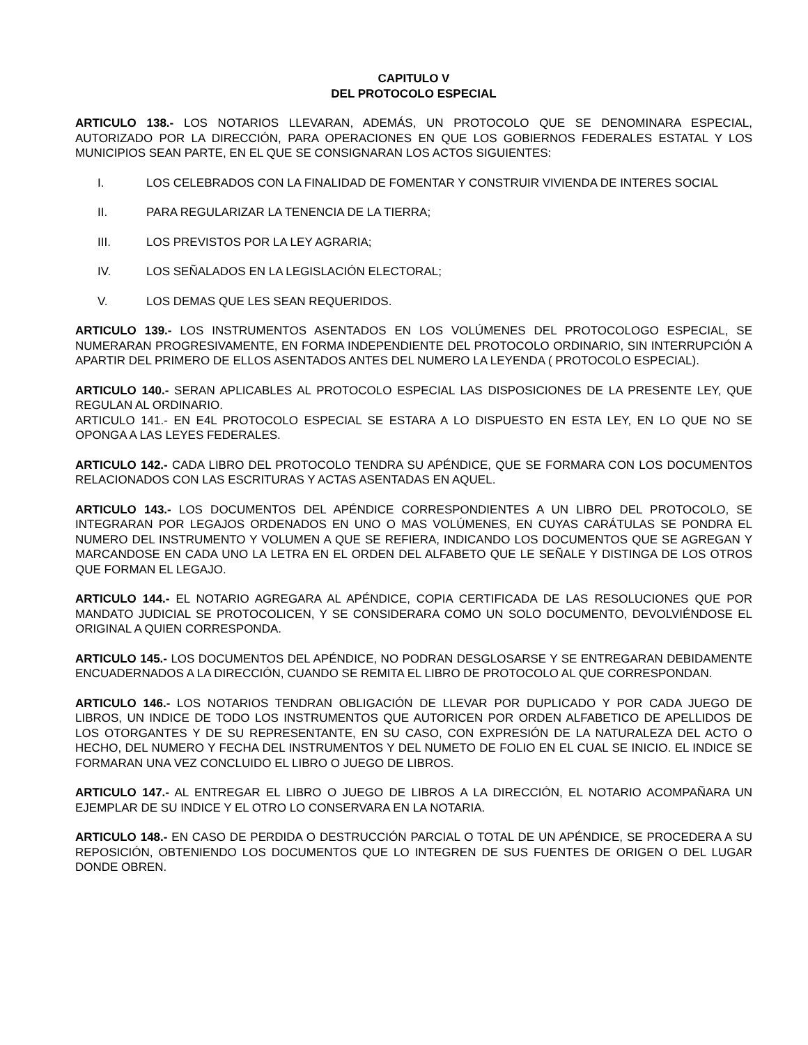CAPITULO V
DEL PROTOCOLO ESPECIAL
ARTICULO 138.- LOS NOTARIOS LLEVARAN, ADEMÁS, UN PROTOCOLO QUE SE DENOMINARA ESPECIAL, AUTORIZADO POR LA DIRECCIÓN, PARA OPERACIONES EN QUE LOS GOBIERNOS FEDERALES ESTATAL Y LOS MUNICIPIOS SEAN PARTE, EN EL QUE SE CONSIGNARAN LOS ACTOS SIGUIENTES:
I. LOS CELEBRADOS CON LA FINALIDAD DE FOMENTAR Y CONSTRUIR VIVIENDA DE INTERES SOCIAL
II. PARA REGULARIZAR LA TENENCIA DE LA TIERRA;
III. LOS PREVISTOS POR LA LEY AGRARIA;
IV. LOS SEÑALADOS EN LA LEGISLACIÓN ELECTORAL;
V. LOS DEMAS QUE LES SEAN REQUERIDOS.
ARTICULO 139.- LOS INSTRUMENTOS ASENTADOS EN LOS VOLÚMENES DEL PROTOCOLOGO ESPECIAL, SE NUMERARAN PROGRESIVAMENTE, EN FORMA INDEPENDIENTE DEL PROTOCOLO ORDINARIO, SIN INTERRUPCIÓN A APARTIR DEL PRIMERO DE ELLOS ASENTADOS ANTES DEL NUMERO LA LEYENDA ( PROTOCOLO ESPECIAL).
ARTICULO 140.- SERAN APLICABLES AL PROTOCOLO ESPECIAL LAS DISPOSICIONES DE LA PRESENTE LEY, QUE REGULAN AL ORDINARIO.
ARTICULO 141.- EN E4L PROTOCOLO ESPECIAL SE ESTARA A LO DISPUESTO EN ESTA LEY, EN LO QUE NO SE OPONGA A LAS LEYES FEDERALES.
ARTICULO 142.- CADA LIBRO DEL PROTOCOLO TENDRA SU APÉNDICE, QUE SE FORMARA CON LOS DOCUMENTOS RELACIONADOS CON LAS ESCRITURAS Y ACTAS ASENTADAS EN AQUEL.
ARTICULO 143.- LOS DOCUMENTOS DEL APÉNDICE CORRESPONDIENTES A UN LIBRO DEL PROTOCOLO, SE INTEGRARAN POR LEGAJOS ORDENADOS EN UNO O MAS VOLÚMENES, EN CUYAS CARÁTULAS SE PONDRA EL NUMERO DEL INSTRUMENTO Y VOLUMEN A QUE SE REFIERA, INDICANDO LOS DOCUMENTOS QUE SE AGREGAN Y MARCANDOSE EN CADA UNO LA LETRA EN EL ORDEN DEL ALFABETO QUE LE SEÑALE Y DISTINGA DE LOS OTROS QUE FORMAN EL LEGAJO.
ARTICULO 144.- EL NOTARIO AGREGARA AL APÉNDICE, COPIA CERTIFICADA DE LAS RESOLUCIONES QUE POR MANDATO JUDICIAL SE PROTOCOLICEN, Y SE CONSIDERARA COMO UN SOLO DOCUMENTO, DEVOLVIÉNDOSE EL ORIGINAL A QUIEN CORRESPONDA.
ARTICULO 145.- LOS DOCUMENTOS DEL APÉNDICE, NO PODRAN DESGLOSARSE Y SE ENTREGARAN DEBIDAMENTE ENCUADERNADOS A LA DIRECCIÓN, CUANDO SE REMITA EL LIBRO DE PROTOCOLO AL QUE CORRESPONDAN.
ARTICULO 146.- LOS NOTARIOS TENDRAN OBLIGACIÓN DE LLEVAR POR DUPLICADO Y POR CADA JUEGO DE LIBROS, UN INDICE DE TODO LOS INSTRUMENTOS QUE AUTORICEN POR ORDEN ALFABETICO DE APELLIDOS DE LOS OTORGANTES Y DE SU REPRESENTANTE, EN SU CASO, CON EXPRESIÓN DE LA NATURALEZA DEL ACTO O HECHO, DEL NUMERO Y FECHA DEL INSTRUMENTOS Y DEL NUMETO DE FOLIO EN EL CUAL SE INICIO. EL INDICE SE FORMARAN UNA VEZ CONCLUIDO EL LIBRO O JUEGO DE LIBROS.
ARTICULO 147.- AL ENTREGAR EL LIBRO O JUEGO DE LIBROS A LA DIRECCIÓN, EL NOTARIO ACOMPAÑARA UN EJEMPLAR DE SU INDICE Y EL OTRO LO CONSERVARA EN LA NOTARIA.
ARTICULO 148.- EN CASO DE PERDIDA O DESTRUCCIÓN PARCIAL O TOTAL DE UN APÉNDICE, SE PROCEDERA A SU REPOSICIÓN, OBTENIENDO LOS DOCUMENTOS QUE LO INTEGREN DE SUS FUENTES DE ORIGEN O DEL LUGAR DONDE OBREN.